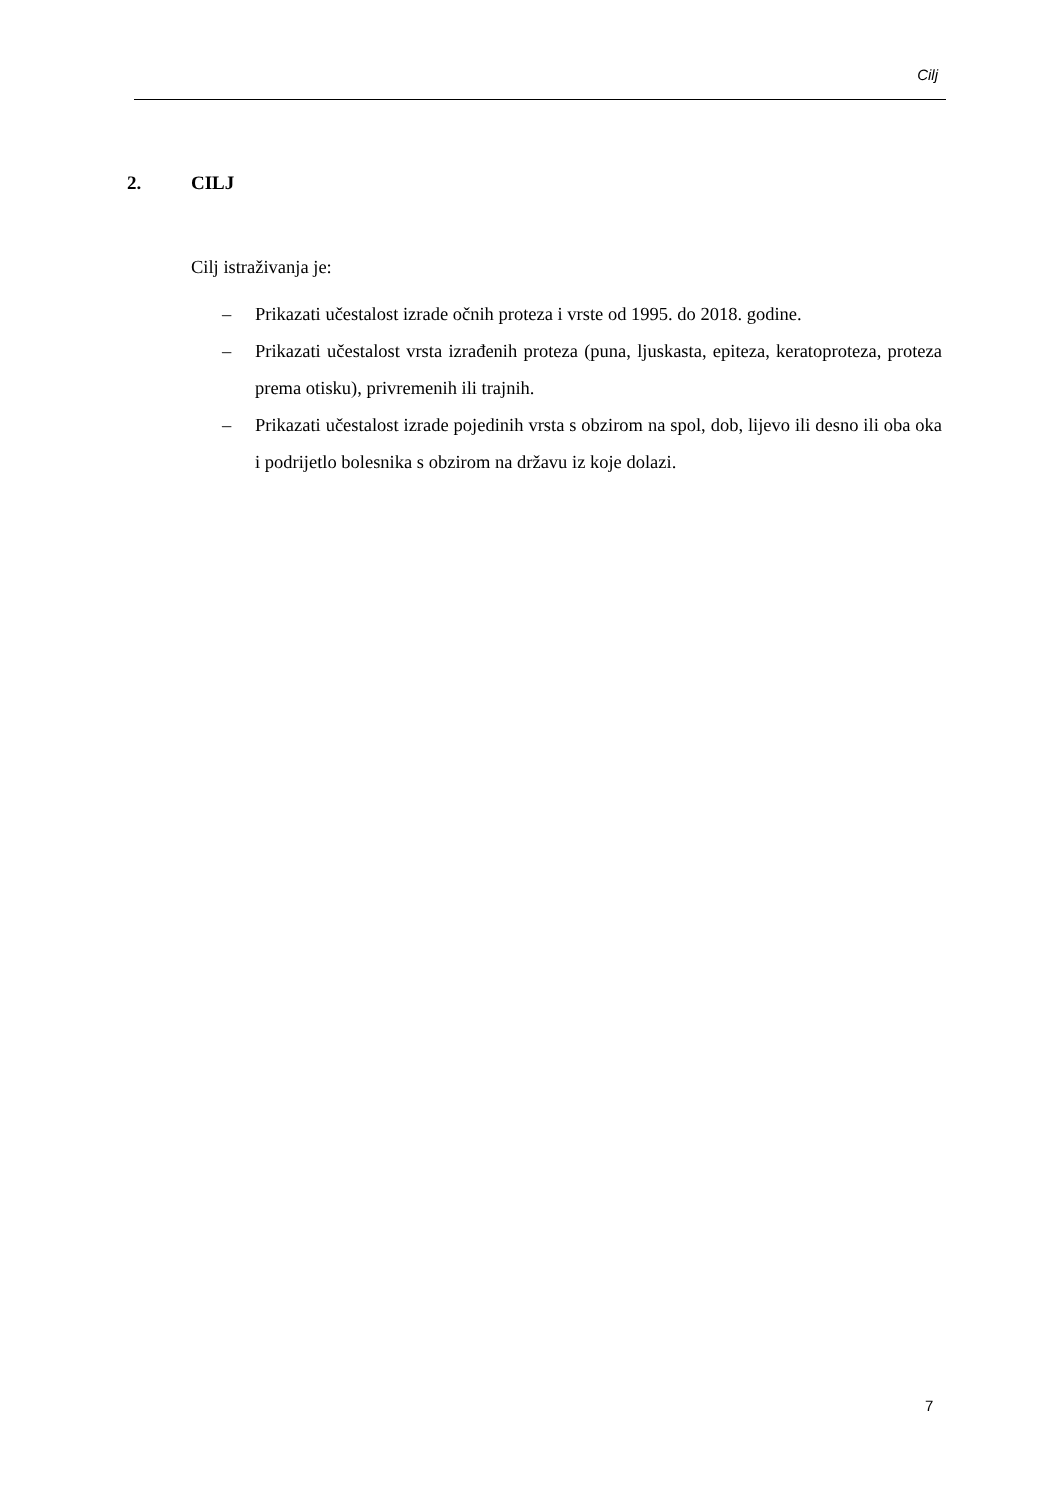Cilj
2. CILJ
Cilj istraživanja je:
– Prikazati učestalost izrade očnih proteza i vrste od 1995. do 2018. godine.
– Prikazati učestalost vrsta izrađenih proteza (puna, ljuskasta, epiteza, keratoproteza, proteza prema otisku), privremenih ili trajnih.
– Prikazati učestalost izrade pojedinih vrsta s obzirom na spol, dob, lijevo ili desno ili oba oka i podrijetlo bolesnika s obzirom na državu iz koje dolazi.
7